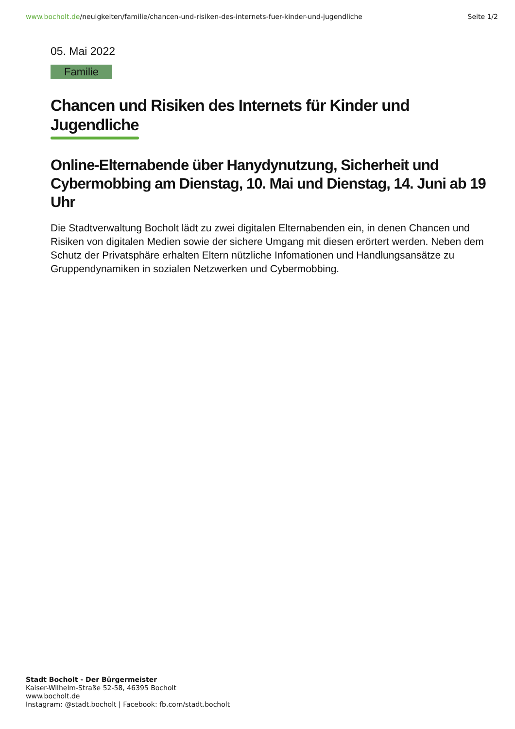www.bocholt.de/neuigkeiten/familie/chancen-und-risiken-des-internets-fuer-kinder-und-jugendliche
Seite 1/2
05. Mai 2022
Familie
Chancen und Risiken des Internets für Kinder und
Jugendliche
Online-Elternabende über Hanydynutzung, Sicherheit und Cybermobbing am Dienstag, 10. Mai und Dienstag, 14. Juni ab 19 Uhr
Die Stadtverwaltung Bocholt lädt zu zwei digitalen Elternabenden ein, in denen Chancen und Risiken von digitalen Medien sowie der sichere Umgang mit diesen erörtert werden. Neben dem Schutz der Privatsphäre erhalten Eltern nützliche Infomationen und Handlungsansätze zu Gruppendynamiken in sozialen Netzwerken und Cybermobbing.
Stadt Bocholt - Der Bürgermeister
Kaiser-Wilhelm-Straße 52-58, 46395 Bocholt
www.bocholt.de
Instagram: @stadt.bocholt | Facebook: fb.com/stadt.bocholt